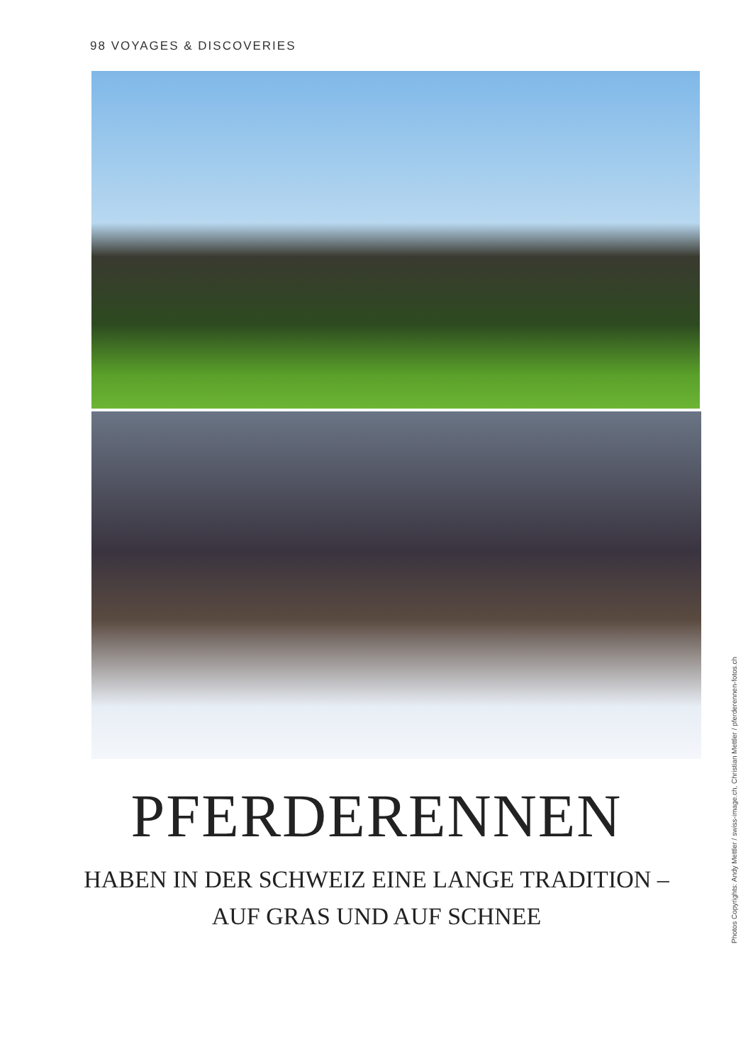98 VOYAGES & DISCOVERIES
PFERDERENNEN
HABEN IN DER SCHWEIZ EINE LANGE TRADITION –
AUF GRAS UND AUF SCHNEE
Photos Copyrights: Andy Mettler / swiss-image.ch, Christian Mettler / pferderennen-fotos.ch